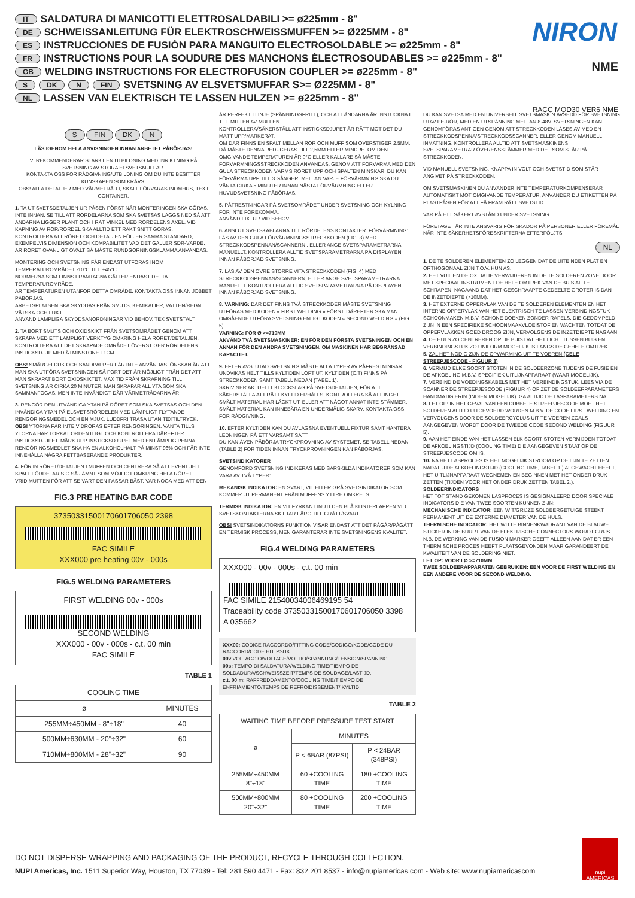IT SALDATURA DI MANICOTTI ELETTROSALDABILI >= ø225mm - 8"
DE SCHWEISSANLEITUNG FÜR ELEKTROSCHWEISSMUFFEN >= Ø225MM - 8"
ES INSTRUCCIONES DE FUSIÓN PARA MANGUITO ELECTROSOLDABLE >= ø225mm - 8"
FR INSTRUCTIONS POUR LA SOUDURE DES MANCHONS ÉLECTROSOUDABLES >= ø225mm - 8"
GB WELDING INSTRUCTIONS FOR ELECTROFUSION COUPLER >= ø225mm - 8"
S DK N FIN SVETSNING AV ELSVETSMUFFAR S>= Ø225MM - 8"
NL LASSEN VAN ELEKTRISCH TE LASSEN HULZEN >= ø225mm - 8"
NIRON
NME
RACC MOD30 VER6 NME
S FIN DK N
LÄS IGENOM HELA ANVISNINGEN INNAN ARBETET PÅBÖRJAS!
VI REKOMMENDERAR STARKT EN UTBILDNING MED INRIKTNING PÅ SVETSNING AV STORA ELSVETSMUFFAR.
KONTAKTA OSS FÖR RÅDGIVNING/UTBILDNING OM DU INTE BESITTER KUNSKAPEN SOM KRÄVS.
OBS! ALLA DETALJER MED VÄRMETRÅD I, SKALL FÖRVARAS INOMHUS, TEX I CONTAINER.
1. TA UT SVETSDETALJEN UR PÅSEN FÖRST NÄR MONTERINGEN SKA GÖRAS, INTE INNAN. SE TILL ATT RÖRDELARNA SOM SKA SVETSAS LÄGGS NED SÅ ATT ÄNDARNA LIGGER PLANT OCH I RÄT VINKEL MED RÖRDELENS AXEL. VID KAPNING AV RÖR/RÖRDEL SKA ALLTID ETT RAKT SNITT GÖRAS. KONTROLLERA ATT RÖRET OCH DETALJEN FÖLJER SAMMA STANDARD, EXEMPELVIS DIMENSION OCH KOMPABILITET VAD DET GÄLLER SDR-VÄRDE. ÄR RÖRET OVANLIGT OVALT SÅ MÅSTE RUNDGÖRNINGSKLÄMMA ANVÄNDAS.
MONTERING OCH SVETSNING FÅR ENDAST UTFÖRAS INOM TEMPERATUROMRÅDET -10°C TILL +45°C.
NORMERNA SOM FINNS FRAMTAGNA GÄLLER ENDAST DETTA TEMPERATUROMRÅDE.
ÄR TEMPERATUREN UTANFÖR DETTA OMRÅDE, KONTAKTA OSS INNAN JOBBET PÅBÖRJAS.
ARBETSPLATSEN SKA SKYDDAS FRÅN SMUTS, KEMIKALIER, VATTEN/REGN, VÄTSKA OCH FUKT.
ANVÄND LÄMPLIGA SKYDDSANORDNINGAR VID BEHOV, TEX SVETSTÄLT.
2. TA BORT SMUTS OCH OXIDSKIKT FRÅN SVETSOMRÅDET GENOM ATT SKRAPA MED ETT LÄMPLIGT VERKTYG OMKRING HELA RÖRET/DETALJEN. KONTROLLERA ATT DET SKRAPADE OMRÅDET ÖVERSTIGER RÖRDELENS INSTICKSDJUP MED ÅTMINSTONE +1CM.
OBS! SMÄRGELDUK OCH SANDPAPPER FÅR INTE ANVÄNDAS. ÖNSKAN ÄR ATT MAN SKA UTFÖRA SVETSNINGEN SÅ FORT DET ÄR MÖJLIGT FRÅN DET ATT MAN SKRAPAT BORT OXIDSKIKTET. MAX TID FRÅN SKRAPNING TILL SVETSNING ÄR CIRKA 20 MINUTER. MAN SKRAPAR ALL YTA SOM SKA SAMMANFOGAS, MEN INTE INVÄNDIGT DÄR VÄRMETRÅDARNA ÄR.
3. RENGÖR DEN UTVÄNDIGA YTAN PÅ RÖRET SOM SKA SVETSAS OCH DEN INVÄNDIGA YTAN PÅ ELSVETSRÖRDELEN MED LÄMPLIGT FLYTANDE RENGÖRINGSMEDEL OCH EN MJUK, LUDDFRI TRASA UTAN TEXTILTRYCK.
OBS! YTORNA FÅR INTE VIDRÖRAS EFTER RENGÖRINGEN. VÄNTA TILLS YTORNA HAR TORKAT ORDENTLIGT OCH KONTROLLERA DÄREFTER INSTICKSDJUPET. MÄRK UPP INSTICKSDJUPET MED EN LÄMPLIG PENNA.
RENGÖRINGSMEDLET SKA HA EN ALKOHOLHALT PÅ MINST 96% OCH FÅR INTE INNEHÅLLA NÅGRA FETTBASERANDE PRODUKTER.
4. FÖR IN RÖRET/DETALJEN I MUFFEN OCH CENTRERA SÅ ATT EVENTUELL SPALT FÖRDELAR SIG SÅ JÄMNT SOM MÖJLIGT OMKRING HELA RÖRET.
VRID MUFFEN FÖR ATT SE VART DEN PASSAR BÄST. VAR NOGA MED ATT DEN
FIG.3 PRE HEATING BAR CODE
37350331500170601706050 2398
FAC SIMILE
XXX000 pre heating 00v - 000s
FIG.5 WELDING PARAMETERS
FIRST WELDING 00v - 000s
SECOND WELDING
XXX000 - 00v - 000s - c.t. 00 min
FAC SIMILE
TABLE 1
| COOLING TIME | |
| --- | --- |
| ø | MINUTES |
| 255MM÷450MM - 8"÷18" | 40 |
| 500MM÷630MM - 20"÷32" | 60 |
| 710MM÷800MM - 28"÷32" | 90 |
ÄR PERFEKT I LINJE (SPÄNNINGSFRITT), OCH ATT ÄNDARNA ÄR INSTUCKNA I TILL MITTEN AV MUFFEN.
KONTROLLERA/SÄKERSTÄLL ATT INSTICKSDJUPET ÄR RÄTT MOT DET DU MÄTT UPP/MARKERAT.
OM DÄR FINNS EN SPALT MELLAN RÖR OCH MUFF SOM ÖVERSTIGER 2,5MM, DÅ MÅSTE DENNA REDUCERAS TILL 2,5MM ELLER MINDRE. OM DEN OMGIVANDE TEMPERATUREN ÄR 0°C ELLER KALLARE SÅ MÅSTE FÖRVÄRMNINGSSTRECKKODEN ANVÄNDAS. GENOM ATT FÖRVÄRMA MED DEN GULA STRECKKODEN VÄRMS RÖRET UPP OCH SPALTEN MINSKAR. DU KAN FÖRVÄRMA UPP TILL 3 GÅNGER. MELLAN VARJE FÖRVÄRMNING SKA DU VÄNTA CIRKA 5 MINUTER INNAN NÄSTA FÖRVÄRMNING ELLER HUVUDSVETSNING PÅBÖRJAS.
5. PÅFRESTNINGAR PÅ SVETSOMRÅDET UNDER SVETSNING OCH KYLNING FÖR INTE FÖREKOMMA.
ANVÄND FIXTUR VID BEHOV.
6. ANSLUT SVETSKABLARNA TILL RÖRDELENS KONTAKTER. FÖRVÄRMNING: LÄS AV DEN GULA FÖRVÄRMNINGSSTRECKKODEN (FIG. 3) MED STRECKKODSPENNAN/SCANNERN , ELLER ANGE SVETSPARAMETRARNA MANUELLT. KONTROLLERA ALLTID SVETSPARAMETRARNA PÅ DISPLAYEN INNAN PÅBÖRJAD SVETSNING.
7. LÄS AV DEN ÖVRE STÖRRE VITA STRECKKODEN (FIG. 4) MED STRECKKODSPENNAN/SCANNERN, ELLER ANGE SVETSPARAMETRARNA MANUELLT. KONTROLLERA ALLTID SVETSPARAMETRARNA PÅ DISPLAYEN INNAN PÅBÖRJAD SVETSNING.
8. VARNING: DÄR DET FINNS TVÅ STRECKKODER MÅSTE SVETSNING UTFÖRAS MED KODEN « FIRST WELDING » FÖRST. DÄREFTER SKA MAN OMGÅENDE UTFÖRA SVETSNING ENLIGT KODEN « SECOND WELDING » (FIG 5).
VARNING: FÖR Ø >=710MM
ANVÄND TVÅ SVETSMASKINER: EN FÖR DEN FÖRSTA SVETSNINGEN OCH EN ANNAN FÖR DEN ANDRA SVETSNINGEN, OM MASKINEN HAR BEGRÄNSAD KAPACITET.
9. EFTER AVSLUTAD SVETSNING MÅSTE ALLA TYPER AV PÅFRESTNINGAR UNDVIKAS HELT TILLS KYLTIDEN LÖPT UT. KYLTIDEN (C.T) FINNS PÅ STRECKKODEN SAMT TABELL NEDAN (TABEL 1).
SKRIV NER AKTUELLT KLOCKSLAG PÅ SVETSDETALJEN, FÖR ATT SÄKERSTÄLLA ATT RÄTT KYLTID ERHÅLLS. KONTROLLERA SÅ ATT INGET SMÄLT MATERIAL HAR LÄCKT UT, ELLER ATT NÅGOT ANNAT INTE STÄMMER. SMÄLT MATERIAL KAN INNEBÄRA EN UNDERMÅLIG SKARV. KONTAKTA OSS FÖR RÅDGIVNING.
10. EFTER KYLTIDEN KAN DU AVLÄGSNA EVENTUELL FIXTUR SAMT HANTERA LEDNINGEN PÅ ETT VARSAMT SÄTT.
DU KAN ÄVEN PÅBÖRJA TRYCKPROVNING AV SYSTEMET. SE TABELL NEDAN (TABLE 2) FÖR TIDEN INNAN TRYCKPROVNINGEN KAN PÅBÖRJAS.
SVETSINDIKATORER
GENOMFÖRD SVETSNING INDIKERAS MED SÄRSKILDA INDIKATORER SOM KAN VARA AV TVÅ TYPER:
MEKANISK INDIKATOR: EN SVART, VIT ELLER GRÅ SVETSINDIKATOR SOM KOMMER UT PERMANENT FRÅN MUFFENS YTTRE OMKRETS.
TERMISK INDIKATOR: EN VIT FYRKANT INUTI DEN BLÅ KLISTERLAPPEN VID SVETSKONTAKTERNA SKIFTAR FÄRG TILL GRÅTT/SVART.
OBS! SVETSINDIKATORNS FUNKTION VISAR ENDAST ATT DET PÅGÅR/PÅGÅTT EN TERMISK PROCESS, MEN GARANTERAR INTE SVETSNINGENS KVALITET.
FIG.4 WELDING PARAMETERS
XXX000 - 00v - 000s - c.t. 00 min
FAC SIMILE 21540034006469195 54
Traceability code 37350331500170601706050 3398
A 035662
XXX00: CODICE RACCORDO/FITTING CODE/CODIGO/KODE/CODE DU RACCORD/CODE HULPSUK.
00v:VOLTAGGIO/VOLTAGE/VOLTIO/SPANNUNG/TENSION/SPANNING.
00s: TEMPO DI SALDATURA/WELDING TIME/TIEMPO DE SOLDADURA/SCHWEISSZEIT/TEMPS DE SOUDAGE/LASTIJD.
c.t. 00 m: RAFFREDDAMENTO/COOLING TIME/TIEMPO DE ENFRIAMIENTO/TEMPS DE REFROIDISSEMENT/ KYLTID
TABLE 2
| WAITING TIME BEFORE PRESSURE TEST START | | |
| --- | --- | --- |
| ø | MINUTES | |
| | P < 6BAR (87PSI) | P < 24BAR (348PSI) |
| 255MM÷450MM 8"÷18" | 60 +COOLING TIME | 180 +COOLING TIME |
| 500MM÷800MM 20"÷32" | 80 +COOLING TIME | 200 +COOLING TIME |
DU KAN SVETSA MED EN UNIVERSELL SVETSMASKIN AVSEDD FÖR SVETSNING UTAV PE-RÖR, MED EN UTSPÄNNING MELLAN 8-48V. SVETSNINGEN KAN GENOMFÖRAS ANTIGEN GENOM ATT STRECKKODEN LÄSES AV MED EN STRECKKODSPENNA/STRECKKODSSCANNER, ELLER GENOM MANUELL INMATNING. KONTROLLERA ALLTID ATT SVETSMASKINENS SVETSPARAMETRAR ÖVERENSSTÄMMER MED DET SOM STÅR PÅ STRECKKODEN.
VID MANUELL SVETSNING, KNAPPA IN VOLT OCH SVETSTID SOM STÅR ANGIVET PÅ STRECKKODEN.
OM SVETSMASKINEN DU ANVÄNDER INTE TEMPERATURKOMPENSERAR AUTOMATISKT MOT OMGIVANDE TEMPERATUR, ANVÄNDER DU ETIKETTEN PÅ PLASTPÅSEN FÖR ATT FÅ FRAM RÄTT SVETSTID.
VAR PÅ ETT SÄKERT AVSTÅND UNDER SVETSNING.
FÖRETAGET ÄR INTE ANSVARIG FÖR SKADOR PÅ PERSONER ELLER FÖREMÅL NÄR INTE SÄKERHETSFÖRESKRIFTERNA EFTERFÖLJTS.
NL
1. DE TE SOLDEREN ELEMENTEN ZO LEGGEN DAT DE UITEINDEN PLAT EN ORTHOGONAAL ZIJN T.O.V. HUN AS.
2. HET VUIL EN DE OXIDATIE VERWIJDEREN IN DE TE SOLDEREN ZONE DOOR MET SPECIAAL INSTRUMENT DE HELE OMTREK VAN DE BUIS AF TE SCHRAPEN, NAGAAND DAT HET GESCHRAAPTE GEDEELTE GROTER IS DAN DE INZETDIEPTE (>10MM).
3. HET EXTERNE OPPERVLAK VAN DE TE SOLDEREN ELEMENTEN EN HET INTERNE OPPERVLAK VAN HET ELEKTRISCH TE LASSEN VERBINDINGSTUK SCHOONMAKEN M.B.V. SCHONE DOEKEN ZONDER RAFELS, DIE GEDOMPELD ZIJN IN EEN SPECIFIEKE SCHOONMAAKVLOEISTOF EN WACHTEN TOTDAT DE OPPERVLAKKEN GOED DROOG ZIJN, VERVOLGENS DE INZETDIEPTE NAGAAN.
4. DE HULS ZO CENTREREN OP DE BUIS DAT HET LICHT TUSSEN BUIS EN VERBINDINGSTUK ZO UNIFORM MOGELIJK IS LANGS DE GEHELE OMTREK.
5. ZAL HET NODIG ZIJN DE OPWARMING UIT TE VOEREN (GELE STREEPJESCODE - FIGUUR 3)
6. VERMIJD ELKE SOORT STOTEN IN DE SOLDEERZONE TIJDENS DE FUSIE EN DE AFKOELING M.B.V. SPECIFIEK UITLIJNAPPARAAT (WAAR MOGELIJK).
7. VERBIND DE VOEDINGSKABELS MET HET VERBINDINGSTUK, LEES VIA DE SCANNER DE STREEPJESCODE (FIGUUR 4) OF ZET DE SOLDEERPARAMETERS HANDMATIG ERIN (INDIEN MOGELIJK). GA ALTIJD DE LASPARAMETERS NA.
8. LET OP: IN HET GEVAL VAN EEN DUBBELE STREEPJESCODE MOET HET SOLDEREN ALTIJD UITGEVOERD WORDEN M.B.V. DE CODE FIRST WELDING EN VERVOLGENS DOOR DE SOLDEERCYCLUS UIT TE VOEREN ZOALS AANGEGEVEN WORDT DOOR DE TWEEDE CODE SECOND WELDING (FIGUUR 5).
9. AAN HET EINDE VAN HET LASSEN ELK SOORT STOTEN VERMIJDEN TOTDAT DE AFKOELINGSTIJD (COOLING TIME) DIE AANGEGEVEN STAAT OP DE STREEPJESCODE OM IS.
10. NA HET LASPROCES IS HET MOGELIJK STROOM OP DE LIJN TE ZETTEN. NADAT U DE AFKOELINGSTIJD (COOLING TIME, TABEL 1.) AFGEWACHT HEEFT, HET UITLIJNAPPARAAT WEGNEMEN EN BEGINNEN MET HET ONDER DRUK ZETTEN (TIJDEN VOOR HET ONDER DRUK ZETTEN TABEL 2.).
SOLDEERINDICATORS
HET TOT STAND GEKOMEN LASPROCES IS GESIGNALEERD DOOR SPECIALE INDICATORS DIE VAN TWEE SOORTEN KUNNEN ZIJN:
MECHANISCHE INDICATOR: EEN WIT/GRIJZE SOLDEERGETUIGE STEEKT PERMANENT UIT DE EXTERNE DIAMETER VAN DE HULS.
THERMISCHE INDICATOR: HET WITTE BINNENKWADRANT VAN DE BLAUWE STICKER IN DE BUURT VAN DE ELEKTRISCHE CONNECTORS WORDT GRIJS.
N.B. DE WERKING VAN DE FUSION MARKER GEEFT ALLEEN AAN DAT ER EEN THERMISCHE PROCES HEEFT PLAATSGEVONDEN MAAR GARANDEERT DE KWALITEIT VAN DE SOLDERING NIET.
LET OP: VOOR I Ø >=710MM
TWEE SOLDEERAPPARATEN GEBRUIKEN: EEN VOOR DE FIRST WELDING EN EEN ANDERE VOOR DE SECOND WELDING.
DO NOT DISPERSE WRAPPING AND PACKAGING OF THE PRODUCT, RECYCLE THROUGH COLLECTION.
NUPI Americas, Inc. 1511 Superior Way, Houston, TX 77039 - Tel: 281 590 4471 - Fax: 832 201 8537 - info@nupiamericas.com - Web site: www.nupiamericascom
nupi AMERICAS